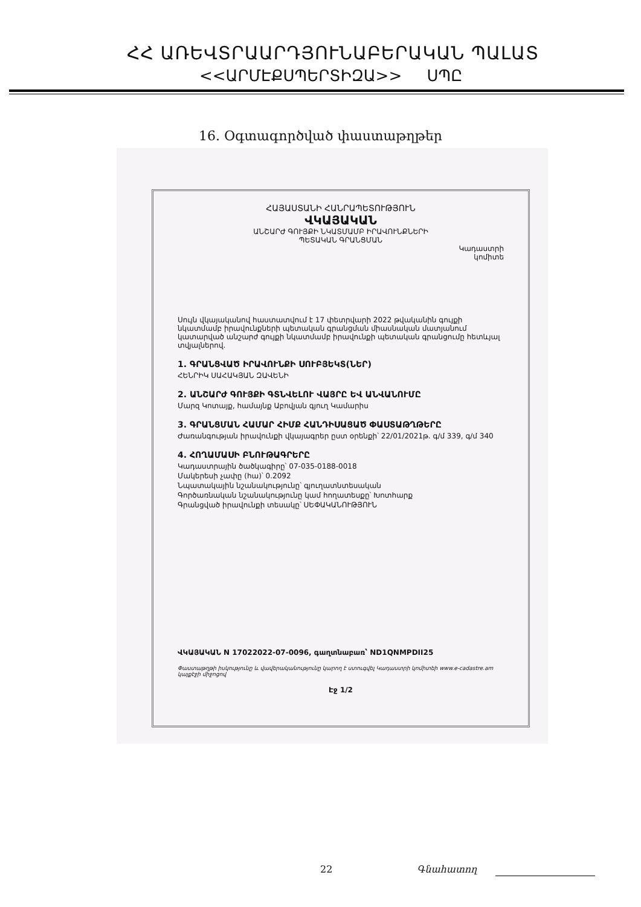ՀՀ ԱՌԵՎՏՐԱԱՐԴՅՈՒՆԱԲԵՐԱԿԱՆ ՊԱԼԱՏ
<<ԱՐՄԷՔՍՊԵՐՏԻԶԱ>> ՍՊԸ
16. Օգտագործված փաստաթղթեր
ՀԱՅԱՍՏԱՆԻ ՀԱՆՐԱՊԵՏՈՒԹՅՈՒՆ
ՎԿԱՅԱԿԱՆ
ԱՆՇԱՐԺ ԳՈՒՅՔԻ ՆԿԱՏՄԱՄԲ ԻՐԱՎՈՒՆՔՆԵՐԻ
ՊԵՏԱԿԱՆ ԳՐԱՆՑՄԱՆ
Կադաստրի
կոմիտե
Սույն վկայականով հաստատվում է 17 փետրվարի 2022 թվականին գույքի նկատմամբ իրավունքների պետական գրանցման միասնական մատյանում կատարված անշարժ գույքի նկատմամբ իրավունքի պետական գրանցումը հետևյալ տվյալներով.
1. ԳՐԱՆՑՎԱԾ ԻՐԱՎՈՒՆՔԻ ՍՈՒԲՅԵԿՏ(ՆԵՐ)
ՀԵՆՐԻԿ ՍԱՀԱԿՅԱՆ ԶԱՎԵՆԻ
2. ԱՆՇԱՐԺ ԳՈՒՅՔԻ ԳՏՆՎԵԼՈՒ ՎԱՅՐԸ ԵՎ ԱՆՎԱՆՈՒՄԸ
Մարզ Կոտայք, համայնք Աբովյան գյուղ Կամարիս
3. ԳՐԱՆՑՄԱՆ ՀԱՄԱՐ ՀԻՄՔ ՀԱՆԴԻՍԱՑԱԾ ՓԱՍՏԱԹՂԹԵՐԸ
Ժառանգության իրավունքի վկայագրեր ըստ օրենքի՝ 22/01/2021թ. գ/մ 339, գ/մ 340
4. ՀՈՂԱՄԱՍԻ ԲՆՈՒԹԱԳՐԵՐԸ
Կադաստրային ծածկագիրը՝ 07-035-0188-0018
Մակերեսի չափը (հա)՝ 0.2092
Նպատակային նշանակությունը՝ գյուղատնտեսական
Գործառնական նշանակությունը կամ հողատեսքը՝ Խոտհարք
Գրանցված իրավունքի տեսակը՝ ՍԵՓԱԿԱՆՈՒԹՅՈՒՆ
ՎԿԱՅԱԿԱՆ N 17022022-07-0096, գաղտնաբառ՝ ND1QNMPDII25
Փաստաթղթի իսկությունը և վավերականությունը կարող է ստուգվել Կադաստրի կոմիտեի www.e-cadastre.am կայքէջի միջոցով
Էջ 1/2
22 Գնահատող